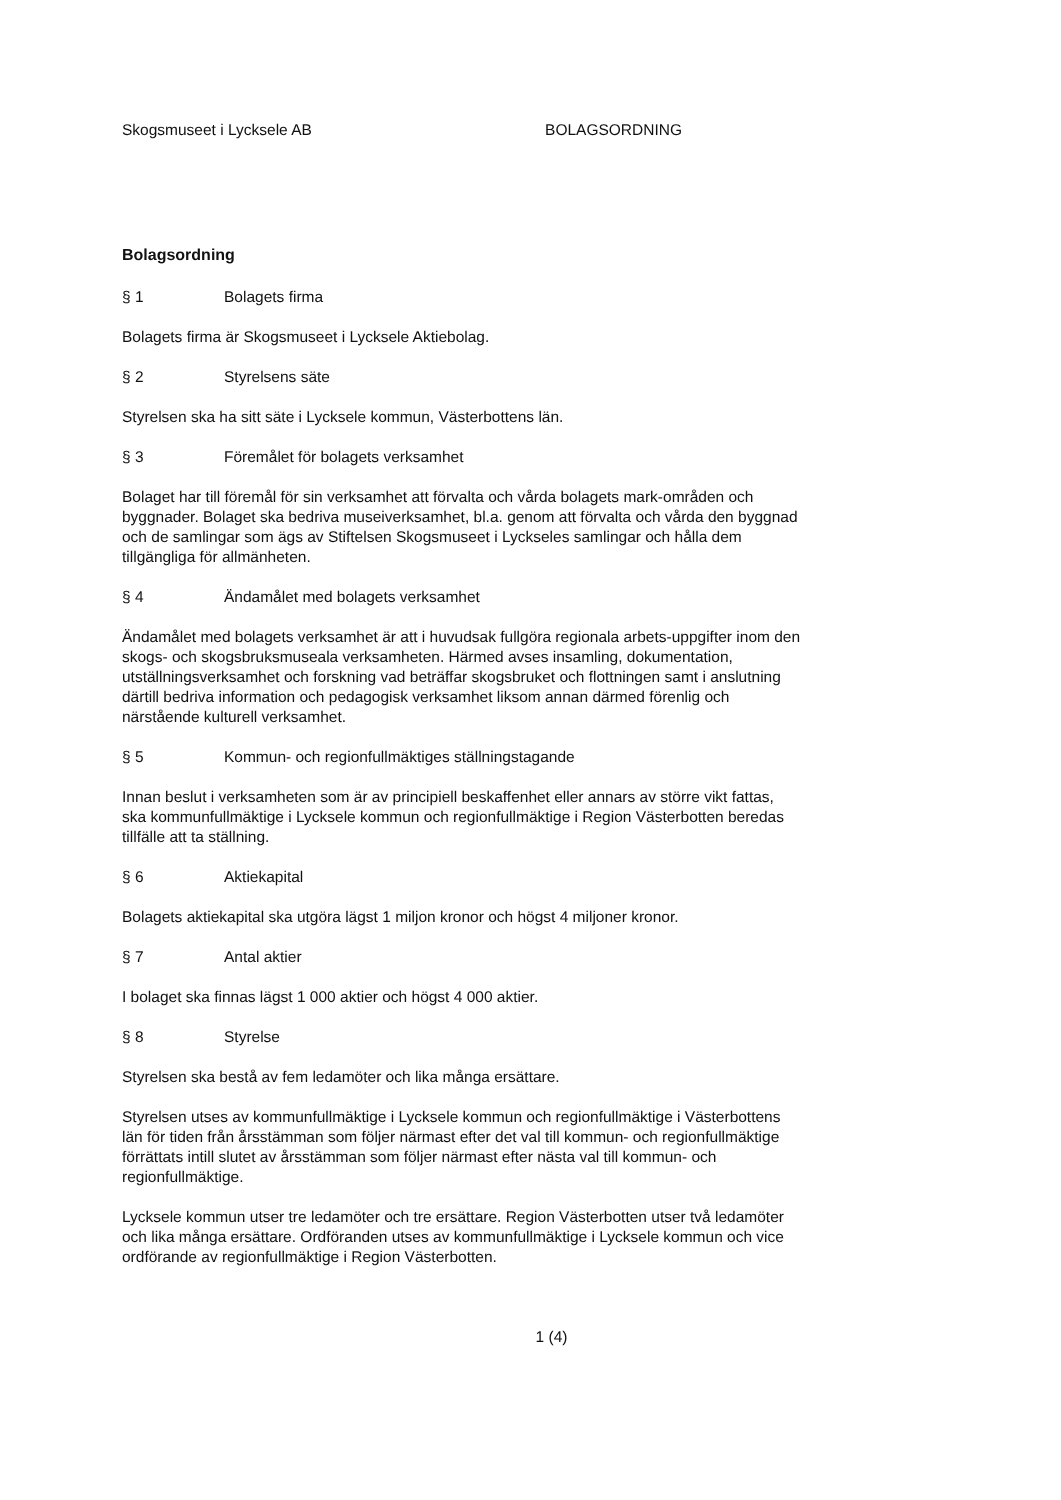Skogsmuseet i Lycksele AB BOLAGSORDNING
Bolagsordning
§ 1 Bolagets firma
Bolagets firma är Skogsmuseet i Lycksele Aktiebolag.
§ 2 Styrelsens säte
Styrelsen ska ha sitt säte i Lycksele kommun, Västerbottens län.
§ 3 Föremålet för bolagets verksamhet
Bolaget har till föremål för sin verksamhet att förvalta och vårda bolagets mark-områden och byggnader. Bolaget ska bedriva museiverksamhet, bl.a. genom att förvalta och vårda den byggnad och de samlingar som ägs av Stiftelsen Skogsmuseet i Lyckseles samlingar och hålla dem tillgängliga för allmänheten.
§ 4 Ändamålet med bolagets verksamhet
Ändamålet med bolagets verksamhet är att i huvudsak fullgöra regionala arbets-uppgifter inom den skogs- och skogsbruksmuseala verksamheten. Härmed avses insamling, dokumentation, utställningsverksamhet och forskning vad beträffar skogsbruket och flottningen samt i anslutning därtill bedriva information och pedagogisk verksamhet liksom annan därmed förenlig och närstående kulturell verksamhet.
§ 5 Kommun- och regionfullmäktiges ställningstagande
Innan beslut i verksamheten som är av principiell beskaffenhet eller annars av större vikt fattas, ska kommunfullmäktige i Lycksele kommun och regionfullmäktige i Region Västerbotten beredas tillfälle att ta ställning.
§ 6 Aktiekapital
Bolagets aktiekapital ska utgöra lägst 1 miljon kronor och högst 4 miljoner kronor.
§ 7 Antal aktier
I bolaget ska finnas lägst 1 000 aktier och högst 4 000 aktier.
§ 8 Styrelse
Styrelsen ska bestå av fem ledamöter och lika många ersättare.
Styrelsen utses av kommunfullmäktige i Lycksele kommun och regionfullmäktige i Västerbottens län för tiden från årsstämman som följer närmast efter det val till kommun- och regionfullmäktige förrättats intill slutet av årsstämman som följer närmast efter nästa val till kommun- och regionfullmäktige.
Lycksele kommun utser tre ledamöter och tre ersättare. Region Västerbotten utser två ledamöter och lika många ersättare. Ordföranden utses av kommunfullmäktige i Lycksele kommun och vice ordförande av regionfullmäktige i Region Västerbotten.
1 (4)